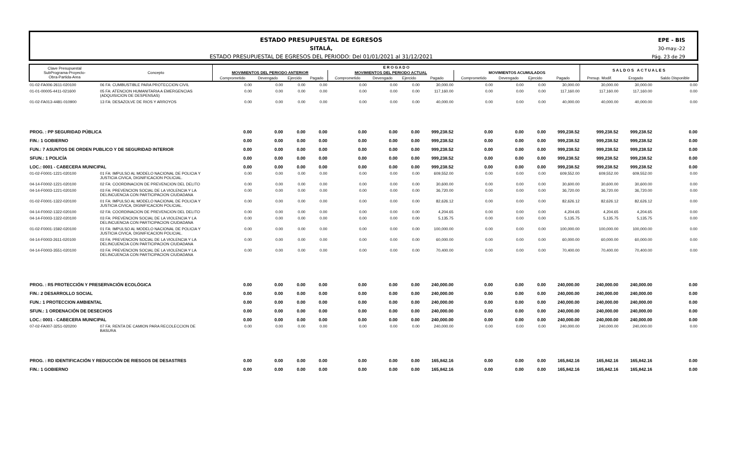ESTADO PRESUPUESTAL DE EGRESOS
SITALÁ,
ESTADO PRESUPUESTAL DE EGRESOS DEL PERIODO: Del 01/01/2021 al 31/12/2021
EPE - BIS
30-may.-22
Pág. 23 de 29
| Clave Presupuestal SubPrograma-Proyecto- Obra-Partida-Area | Concepto | E R O G A D O | | | | | | | | | | | | S A L D O S A C T U A L E S | | |
| --- | --- | --- | --- | --- | --- | --- | --- | --- | --- | --- | --- | --- | --- | --- | --- | --- |
| | | MOVIMIENTOS DEL PERIODO ANTERIOR | | | | MOVIMIENTOS DEL PERIODO ACTUAL | | | | MOVIMIENTOS ACUMULADOS | | | | | | |
| | | Comprometido | Devengado | Ejercido | Pagado | Comprometido | Devengado | Ejercido | Pagado | Comprometido | Devengado | Ejercido | Pagado | Presup. Modif. | Erogado | Saldo Disponible |
| 01-02-FA006-2611-020100 | 06 FA: CUMBUSTIBLE PARA PROTECCION CIVIL | 0.00 | 0.00 | 0.00 | 0.00 | 0.00 | 0.00 | 0.00 | 30,000.00 | 0.00 | 0.00 | 0.00 | 30,000.00 | 30,000.00 | 30,000.00 | 0.00 |
| 01-01-00005-4411-021600 | 05 FA: ATENCION HUMANITARIA A EMERGENCIAS (ADQUISICION DE DESPENSAS) | 0.00 | 0.00 | 0.00 | 0.00 | 0.00 | 0.00 | 0.00 | 117,160.00 | 0.00 | 0.00 | 0.00 | 117,160.00 | 117,160.00 | 117,160.00 | 0.00 |
| 01-02-FA013-4481-010900 | 13 FA: DESAZOLVE DE RIOS Y ARROYOS | 0.00 | 0.00 | 0.00 | 0.00 | 0.00 | 0.00 | 0.00 | 40,000.00 | 0.00 | 0.00 | 0.00 | 40,000.00 | 40,000.00 | 40,000.00 | 0.00 |
| PROG. : PP SEGURIDAD PÚBLICA | | 0.00 | 0.00 | 0.00 | 0.00 | 0.00 | 0.00 | 0.00 | 999,238.52 | 0.00 | 0.00 | 0.00 | 999,238.52 | 999,238.52 | 999,238.52 | 0.00 |
| FIN.: 1 GOBIERNO | | 0.00 | 0.00 | 0.00 | 0.00 | 0.00 | 0.00 | 0.00 | 999,238.52 | 0.00 | 0.00 | 0.00 | 999,238.52 | 999,238.52 | 999,238.52 | 0.00 |
| FUN.: 7 ASUNTOS DE ORDEN PUBLICO Y DE SEGURIDAD INTERIOR | | 0.00 | 0.00 | 0.00 | 0.00 | 0.00 | 0.00 | 0.00 | 999,238.52 | 0.00 | 0.00 | 0.00 | 999,238.52 | 999,238.52 | 999,238.52 | 0.00 |
| SFUN.: 1 POLICÍA | | 0.00 | 0.00 | 0.00 | 0.00 | 0.00 | 0.00 | 0.00 | 999,238.52 | 0.00 | 0.00 | 0.00 | 999,238.52 | 999,238.52 | 999,238.52 | 0.00 |
| LOC.: 0001 - CABECERA MUNICIPAL | | 0.00 | 0.00 | 0.00 | 0.00 | 0.00 | 0.00 | 0.00 | 999,238.52 | 0.00 | 0.00 | 0.00 | 999,238.52 | 999,238.52 | 999,238.52 | 0.00 |
| 01-02-F0001-1221-020100 | 01 FA: IMPULSO AL MODELO NACIONAL DE POLICIA Y JUSTICIA CIVICA, DIGNIFICACION POLICIAL. | 0.00 | 0.00 | 0.00 | 0.00 | 0.00 | 0.00 | 0.00 | 609,552.00 | 0.00 | 0.00 | 0.00 | 609,552.00 | 609,552.00 | 609,552.00 | 0.00 |
| 04-14-F0002-1221-020100 | 02 FA: COORDINACION DE PREVENCION DEL DELITO | 0.00 | 0.00 | 0.00 | 0.00 | 0.00 | 0.00 | 0.00 | 30,600.00 | 0.00 | 0.00 | 0.00 | 30,600.00 | 30,600.00 | 30,600.00 | 0.00 |
| 04-14-F0003-1221-020100 | 03 FA: PREVENCION SOCIAL DE LA VIOLENCIA Y LA DELINCUENCIA CON PARTICIPACION CIUDADANA | 0.00 | 0.00 | 0.00 | 0.00 | 0.00 | 0.00 | 0.00 | 36,720.00 | 0.00 | 0.00 | 0.00 | 36,720.00 | 36,720.00 | 36,720.00 | 0.00 |
| 01-02-F0001-1322-020100 | 01 FA: IMPULSO AL MODELO NACIONAL DE POLICIA Y JUSTICIA CIVICA, DIGNIFICACION POLICIAL. | 0.00 | 0.00 | 0.00 | 0.00 | 0.00 | 0.00 | 0.00 | 82,626.12 | 0.00 | 0.00 | 0.00 | 82,626.12 | 82,626.12 | 82,626.12 | 0.00 |
| 04-14-F0002-1322-020100 | 02 FA: COORDINACION DE PREVENCION DEL DELITO | 0.00 | 0.00 | 0.00 | 0.00 | 0.00 | 0.00 | 0.00 | 4,204.65 | 0.00 | 0.00 | 0.00 | 4,204.65 | 4,204.65 | 4,204.65 | 0.00 |
| 04-14-F0003-1322-020100 | 03 FA: PREVENCION SOCIAL DE LA VIOLENCIA Y LA DELINCUENCIA CON PARTICIPACION CIUDADANA | 0.00 | 0.00 | 0.00 | 0.00 | 0.00 | 0.00 | 0.00 | 5,135.75 | 0.00 | 0.00 | 0.00 | 5,135.75 | 5,135.75 | 5,135.75 | 0.00 |
| 01-02-F0001-1592-020100 | 01 FA: IMPULSO AL MODELO NACIONAL DE POLICIA Y JUSTICIA CIVICA, DIGNIFICACION POLICIAL. | 0.00 | 0.00 | 0.00 | 0.00 | 0.00 | 0.00 | 0.00 | 100,000.00 | 0.00 | 0.00 | 0.00 | 100,000.00 | 100,000.00 | 100,000.00 | 0.00 |
| 04-14-F0003-2611-020100 | 03 FA: PREVENCION SOCIAL DE LA VIOLENCIA Y LA DELINCUENCIA CON PARTICIPACION CIUDADANA | 0.00 | 0.00 | 0.00 | 0.00 | 0.00 | 0.00 | 0.00 | 60,000.00 | 0.00 | 0.00 | 0.00 | 60,000.00 | 60,000.00 | 60,000.00 | 0.00 |
| 04-14-F0003-3551-020100 | 03 FA: PREVENCION SOCIAL DE LA VIOLENCIA Y LA DELINCUENCIA CON PARTICIPACION CIUDADANA | 0.00 | 0.00 | 0.00 | 0.00 | 0.00 | 0.00 | 0.00 | 70,400.00 | 0.00 | 0.00 | 0.00 | 70,400.00 | 70,400.00 | 70,400.00 | 0.00 |
| PROG. : R5 PROTECCIÓN Y PRESERVACIÓN ECOLÓGICA | | 0.00 | 0.00 | 0.00 | 0.00 | 0.00 | 0.00 | 0.00 | 240,000.00 | 0.00 | 0.00 | 0.00 | 240,000.00 | 240,000.00 | 240,000.00 | 0.00 |
| FIN.: 2 DESARROLLO SOCIAL | | 0.00 | 0.00 | 0.00 | 0.00 | 0.00 | 0.00 | 0.00 | 240,000.00 | 0.00 | 0.00 | 0.00 | 240,000.00 | 240,000.00 | 240,000.00 | 0.00 |
| FUN.: 1 PROTECCION AMBIENTAL | | 0.00 | 0.00 | 0.00 | 0.00 | 0.00 | 0.00 | 0.00 | 240,000.00 | 0.00 | 0.00 | 0.00 | 240,000.00 | 240,000.00 | 240,000.00 | 0.00 |
| SFUN.: 1 ORDENACIÓN DE DESECHOS | | 0.00 | 0.00 | 0.00 | 0.00 | 0.00 | 0.00 | 0.00 | 240,000.00 | 0.00 | 0.00 | 0.00 | 240,000.00 | 240,000.00 | 240,000.00 | 0.00 |
| LOC.: 0001 - CABECERA MUNICIPAL | | 0.00 | 0.00 | 0.00 | 0.00 | 0.00 | 0.00 | 0.00 | 240,000.00 | 0.00 | 0.00 | 0.00 | 240,000.00 | 240,000.00 | 240,000.00 | 0.00 |
| 07-02-FA007-3251-020200 | 07 FA: RENTA DE CAMION PARA RECOLECCION DE BASURA | 0.00 | 0.00 | 0.00 | 0.00 | 0.00 | 0.00 | 0.00 | 240,000.00 | 0.00 | 0.00 | 0.00 | 240,000.00 | 240,000.00 | 240,000.00 | 0.00 |
| PROG. : RD IDENTIFICACIÓN Y REDUCCIÓN DE RIESGOS DE DESASTRES | | 0.00 | 0.00 | 0.00 | 0.00 | 0.00 | 0.00 | 0.00 | 165,842.16 | 0.00 | 0.00 | 0.00 | 165,842.16 | 165,842.16 | 165,842.16 | 0.00 |
| FIN.: 1 GOBIERNO | | 0.00 | 0.00 | 0.00 | 0.00 | 0.00 | 0.00 | 0.00 | 165,842.16 | 0.00 | 0.00 | 0.00 | 165,842.16 | 165,842.16 | 165,842.16 | 0.00 |